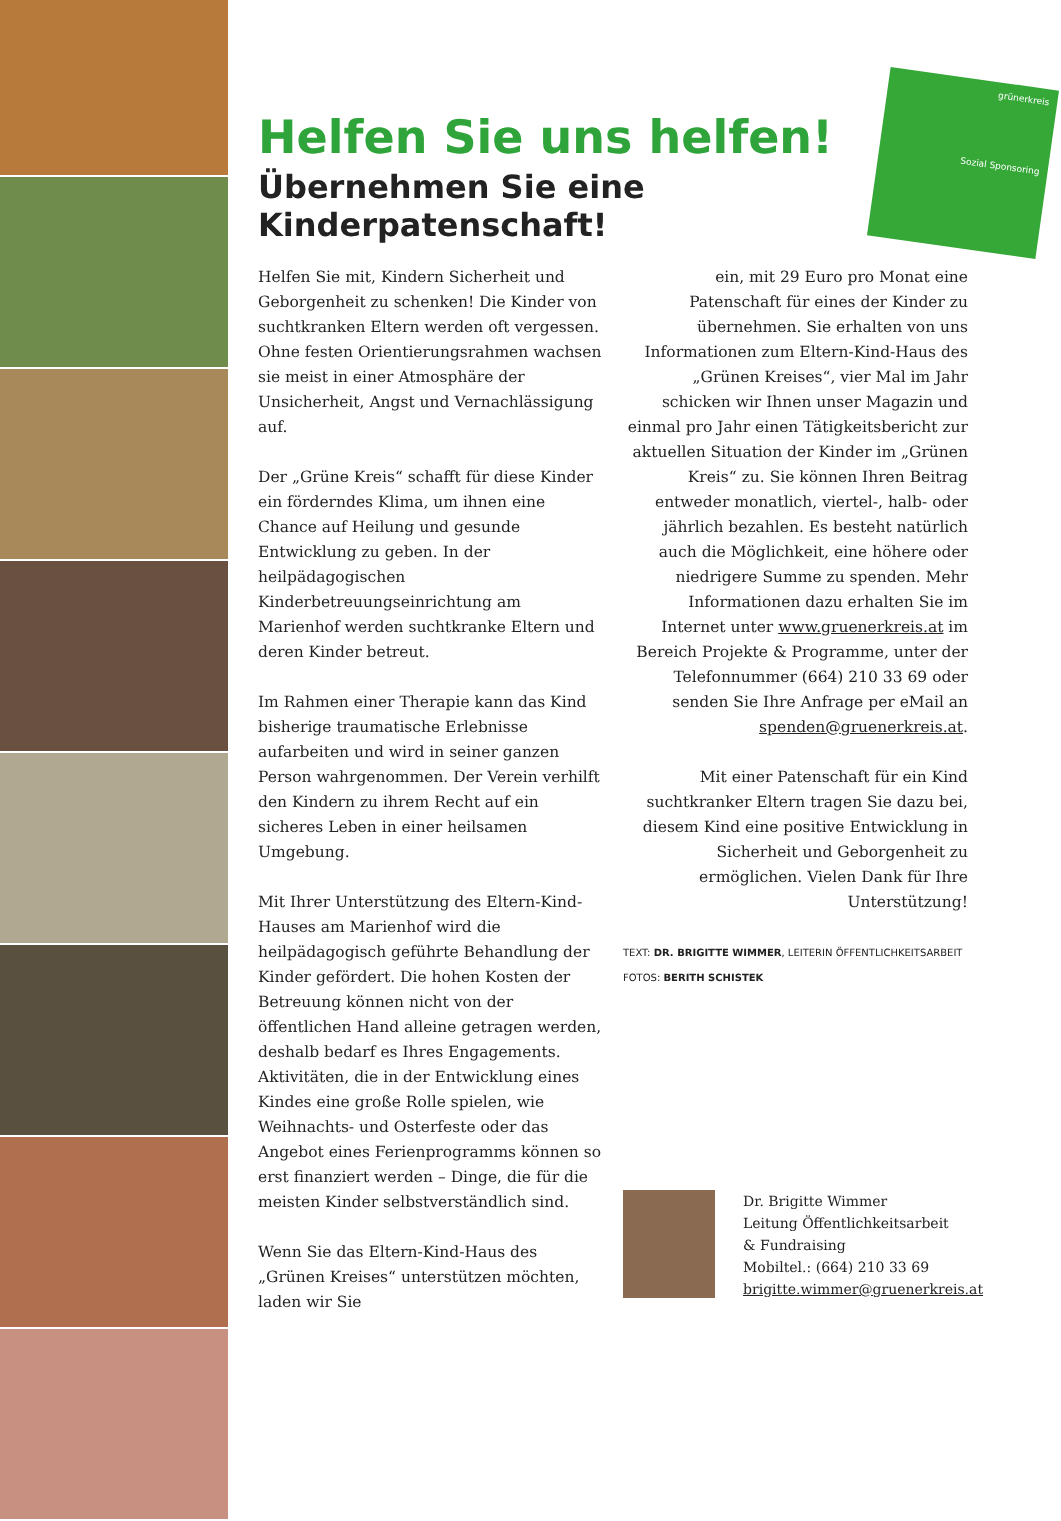grünerkreis
Sozial Sponsoring
Helfen Sie uns helfen!
Übernehmen Sie eine
Kinderpatenschaft!
Helfen Sie mit, Kindern Sicherheit und Geborgenheit zu schenken! Die Kinder von suchtkranken Eltern werden oft vergessen. Ohne festen Orientierungsrahmen wachsen sie meist in einer Atmosphäre der Unsicherheit, Angst und Vernachlässigung auf.
Der „Grüne Kreis“ schafft für diese Kinder ein förderndes Klima, um ihnen eine Chance auf Heilung und gesunde Entwicklung zu geben. In der heilpädagogischen Kinderbetreuungseinrichtung am Marienhof werden suchtkranke Eltern und deren Kinder betreut.
Im Rahmen einer Therapie kann das Kind bisherige traumatische Erlebnisse aufarbeiten und wird in seiner ganzen Person wahrgenommen. Der Verein verhilft den Kindern zu ihrem Recht auf ein sicheres Leben in einer heilsamen Umgebung.
Mit Ihrer Unterstützung des Eltern-Kind-Hauses am Marienhof wird die heilpädagogisch geführte Behandlung der Kinder gefördert. Die hohen Kosten der Betreuung können nicht von der öffentlichen Hand alleine getragen werden, deshalb bedarf es Ihres Engagements. Aktivitäten, die in der Entwicklung eines Kindes eine große Rolle spielen, wie Weihnachts- und Osterfeste oder das Angebot eines Ferienprogramms können so erst finanziert werden – Dinge, die für die meisten Kinder selbstverständlich sind.
Wenn Sie das Eltern-Kind-Haus des „Grünen Kreises“ unterstützen möchten, laden wir Sie
ein, mit 29 Euro pro Monat eine Patenschaft für eines der Kinder zu übernehmen. Sie erhalten von uns Informationen zum Eltern-Kind-Haus des „Grünen Kreises“, vier Mal im Jahr schicken wir Ihnen unser Magazin und einmal pro Jahr einen Tätigkeitsbericht zur aktuellen Situation der Kinder im „Grünen Kreis“ zu. Sie können Ihren Beitrag entweder monatlich, viertel-, halb- oder jährlich bezahlen. Es besteht natürlich auch die Möglichkeit, eine höhere oder niedrigere Summe zu spenden. Mehr Informationen dazu erhalten Sie im Internet unter www.gruenerkreis.at im Bereich Projekte & Programme, unter der Telefonnummer (664) 210 33 69 oder senden Sie Ihre Anfrage per eMail an spenden@gruenerkreis.at.
Mit einer Patenschaft für ein Kind suchtkranker Eltern tragen Sie dazu bei, diesem Kind eine positive Entwicklung in Sicherheit und Geborgenheit zu ermöglichen. Vielen Dank für Ihre Unterstützung!
TEXT: DR. BRIGITTE WIMMER, LEITERIN ÖFFENTLICHKEITSARBEIT
FOTOS: BERITH SCHISTEK
Dr. Brigitte Wimmer
Leitung Öffentlichkeitsarbeit
& Fundraising
Mobiltel.: (664) 210 33 69
brigitte.wimmer@gruenerkreis.at